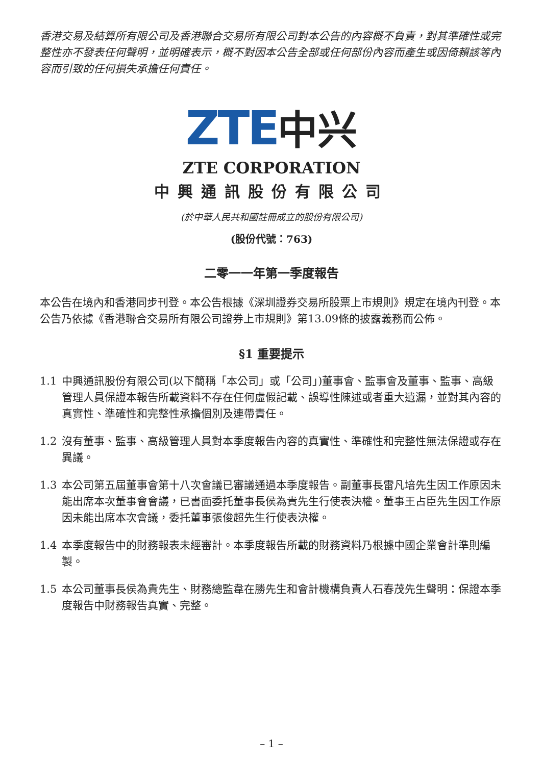香港交易及結算所有限公司及香港聯合交易所有限公司對本公告的內容概不負責，對其準確性或完整性亦不發表任何聲明，並明確表示，概不對因本公告全部或任何部份內容而產生或因倚賴該等內容而引致的任何損失承擔任何責任。
ZTE 中兴
ZTE CORPORATION
中興通訊股份有限公司
(於中華人民共和國註冊成立的股份有限公司)
(股份代號：763)
二零一一年第一季度報告
本公告在境內和香港同步刊登。本公告根據《深圳證券交易所股票上市規則》規定在境內刊登。本公告乃依據《香港聯合交易所有限公司證券上市規則》第13.09條的披露義務而公佈。
§1 重要提示
1.1 中興通訊股份有限公司(以下簡稱「本公司」或「公司」)董事會、監事會及董事、監事、高級管理人員保證本報告所載資料不存在任何虛假記載、誤導性陳述或者重大遺漏，並對其內容的真實性、準確性和完整性承擔個別及連帶責任。
1.2 沒有董事、監事、高級管理人員對本季度報告內容的真實性、準確性和完整性無法保證或存在異議。
1.3 本公司第五屆董事會第十八次會議已審議通過本季度報告。副董事長雷凡培先生因工作原因未能出席本次董事會會議，已書面委托董事長侯為貴先生行使表決權。董事王占臣先生因工作原因未能出席本次會議，委托董事張俊超先生行使表決權。
1.4 本季度報告中的財務報表未經審計。本季度報告所載的財務資料乃根據中國企業會計準則編製。
1.5 本公司董事長侯為貴先生、財務總監韋在勝先生和會計機構負責人石春茂先生聲明：保證本季度報告中財務報告真實、完整。
– 1 –